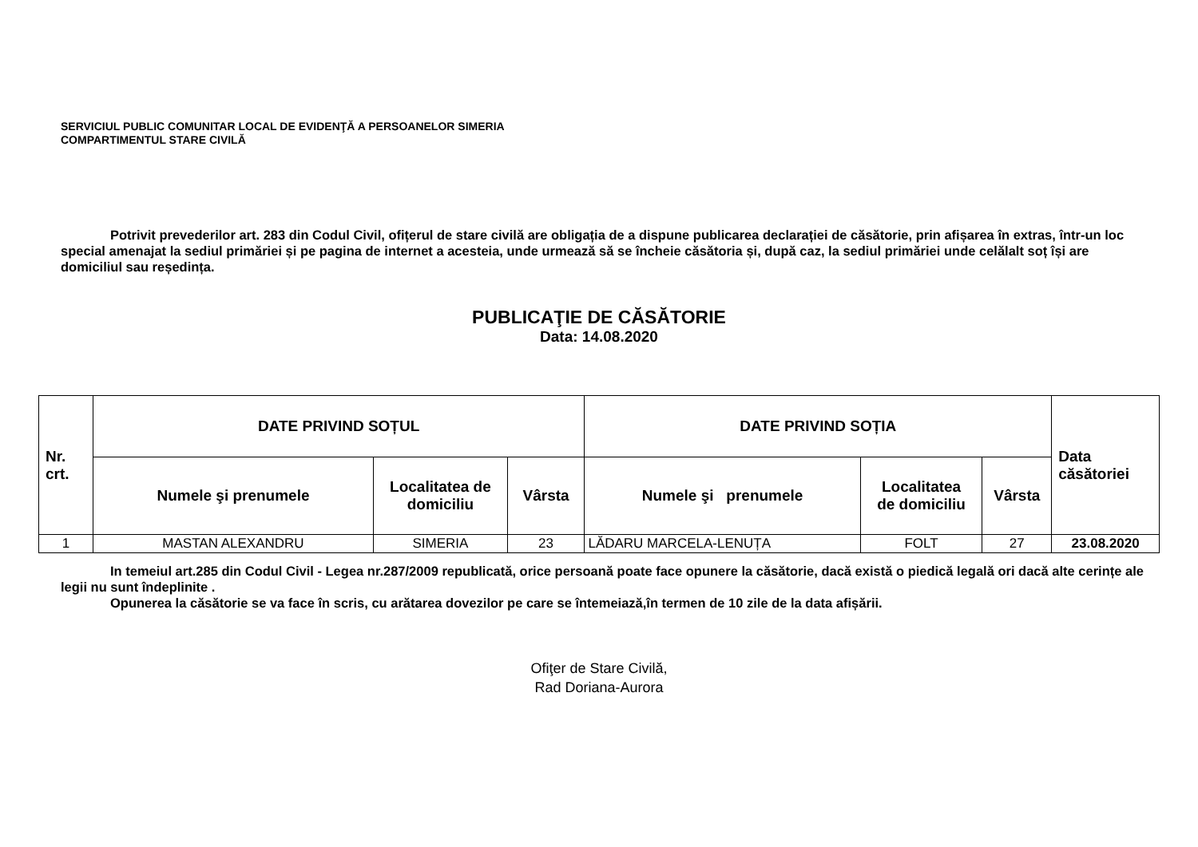SERVICIUL PUBLIC COMUNITAR LOCAL DE EVIDENŢĂ A PERSOANELOR SIMERIA
COMPARTIMENTUL STARE CIVILĂ
Potrivit prevederilor art. 283 din Codul Civil, ofițerul de stare civilă are obligația de a dispune publicarea declarației de căsătorie, prin afișarea în extras, într-un loc special amenajat la sediul primăriei și pe pagina de internet a acesteia, unde urmează să se încheie căsătoria și, după caz, la sediul primăriei unde celălalt soț își are domiciliul sau reședința.
PUBLICAŢIE DE CĂSĂTORIE
Data: 14.08.2020
| Nr. crt. | DATE PRIVIND SOȚUL | | | DATE PRIVIND SOȚIA | | | Data căsătoriei |
| --- | --- | --- | --- | --- | --- | --- | --- |
| | Numele şi prenumele | Localitatea de domiciliu | Vârsta | Numele şi prenumele | Localitatea de domiciliu | Vârsta | |
| 1 | MASTAN ALEXANDRU | SIMERIA | 23 | LĂDARU MARCELA-LENUȚA | FOLT | 27 | 23.08.2020 |
In temeiul art.285 din Codul Civil - Legea nr.287/2009 republicată, orice persoană poate face opunere la căsătorie, dacă există o piedică legală ori dacă alte cerințe ale legii nu sunt îndeplinite .
Opunerea la căsătorie se va face în scris, cu arătarea dovezilor pe care se întemeiază,în termen de 10 zile de la data afișării.
Ofiţer de Stare Civilă,
Rad Doriana-Aurora